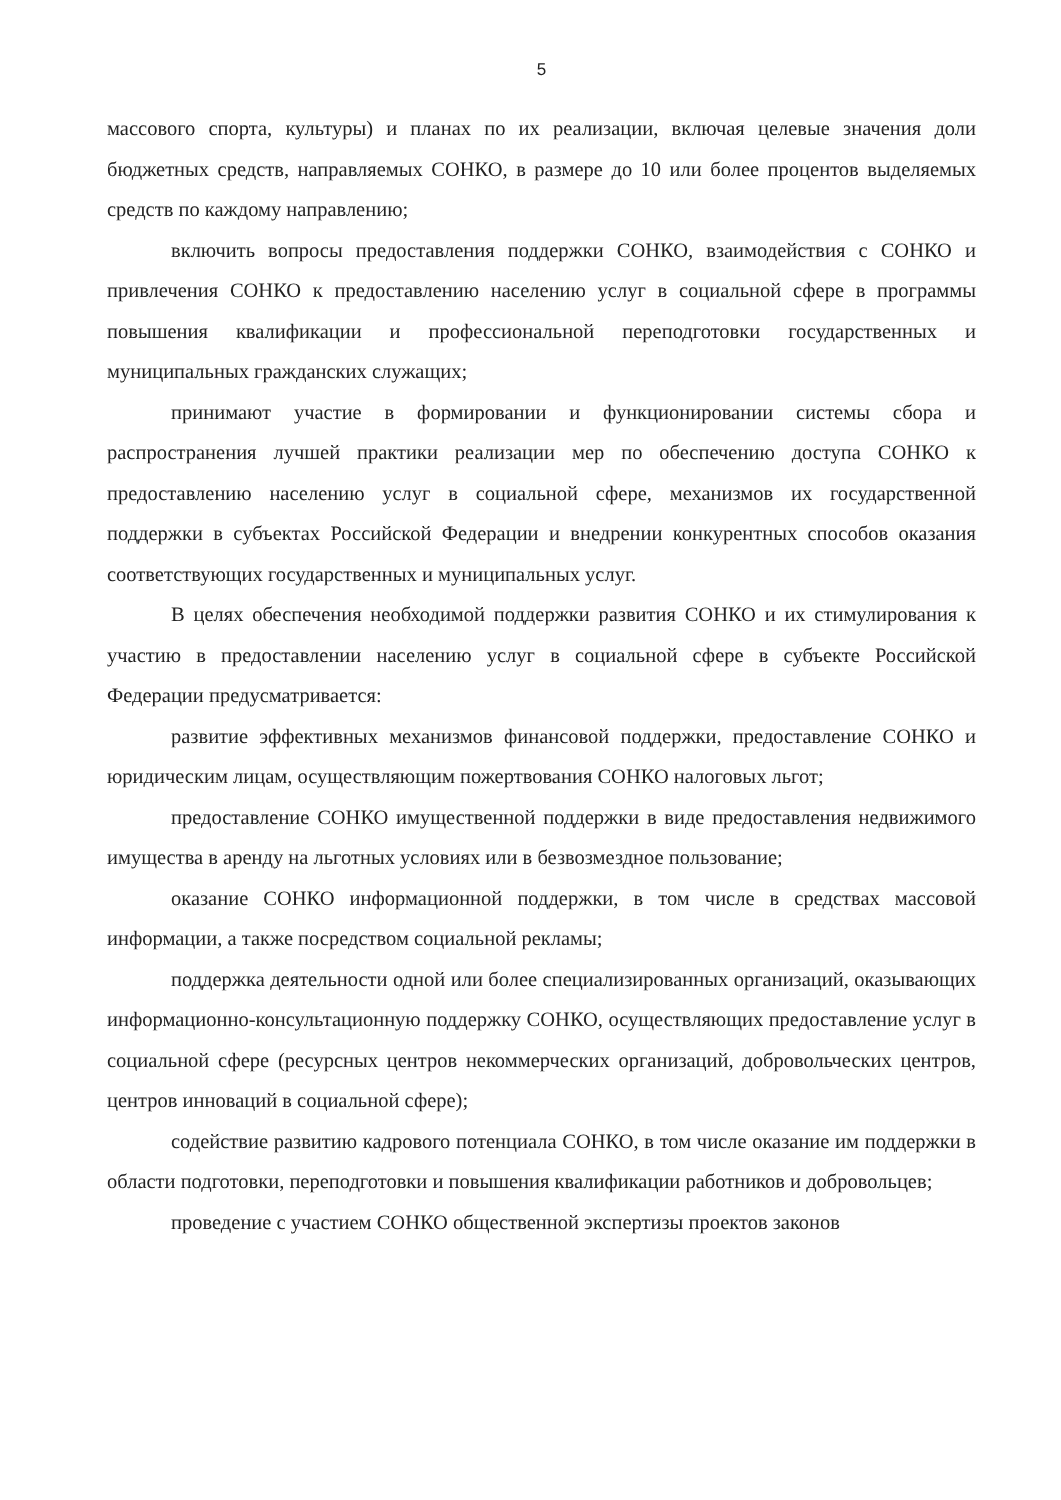5
массового спорта, культуры) и планах по их реализации, включая целевые значения доли бюджетных средств, направляемых СОНКО, в размере до 10 или более процентов выделяемых средств по каждому направлению;
включить вопросы предоставления поддержки СОНКО, взаимодействия с СОНКО и привлечения СОНКО к предоставлению населению услуг в социальной сфере в программы повышения квалификации и профессиональной переподготовки государственных и муниципальных гражданских служащих;
принимают участие в формировании и функционировании системы сбора и распространения лучшей практики реализации мер по обеспечению доступа СОНКО к предоставлению населению услуг в социальной сфере, механизмов их государственной поддержки в субъектах Российской Федерации и внедрении конкурентных способов оказания соответствующих государственных и муниципальных услуг.
В целях обеспечения необходимой поддержки развития СОНКО и их стимулирования к участию в предоставлении населению услуг в социальной сфере в субъекте Российской Федерации предусматривается:
развитие эффективных механизмов финансовой поддержки, предоставление СОНКО и юридическим лицам, осуществляющим пожертвования СОНКО налоговых льгот;
предоставление СОНКО имущественной поддержки в виде предоставления недвижимого имущества в аренду на льготных условиях или в безвозмездное пользование;
оказание СОНКО информационной поддержки, в том числе в средствах массовой информации, а также посредством социальной рекламы;
поддержка деятельности одной или более специализированных организаций, оказывающих информационно-консультационную поддержку СОНКО, осуществляющих предоставление услуг в социальной сфере (ресурсных центров некоммерческих организаций, добровольческих центров, центров инноваций в социальной сфере);
содействие развитию кадрового потенциала СОНКО, в том числе оказание им поддержки в области подготовки, переподготовки и повышения квалификации работников и добровольцев;
проведение с участием СОНКО общественной экспертизы проектов законов